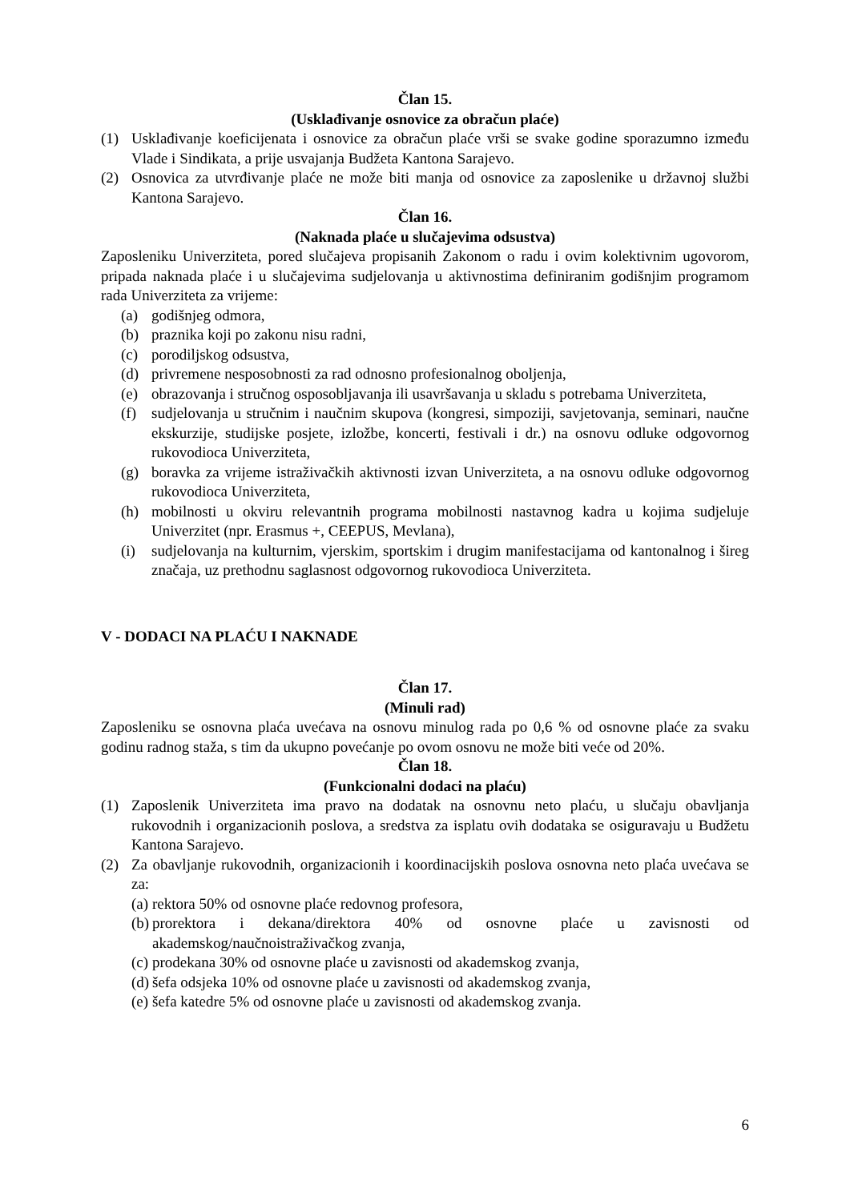Član 15.
(Usklađivanje osnovice za obračun plaće)
(1) Usklađivanje koeficijenata i osnovice za obračun plaće vrši se svake godine sporazumno između Vlade i Sindikata, a prije usvajanja Budžeta Kantona Sarajevo.
(2) Osnovica za utvrđivanje plaće ne može biti manja od osnovice za zaposlenike u državnoj službi Kantona Sarajevo.
Član 16.
(Naknada plaće u slučajevima odsustva)
Zaposleniku Univerziteta, pored slučajeva propisanih Zakonom o radu i ovim kolektivnim ugovorom, pripada naknada plaće i u slučajevima sudjelovanja u aktivnostima definiranim godišnjim programom rada Univerziteta za vrijeme:
(a) godišnjeg odmora,
(b) praznika koji po zakonu nisu radni,
(c) porodiljskog odsustva,
(d) privremene nesposobnosti za rad odnosno profesionalnog oboljenja,
(e) obrazovanja i stručnog osposobljavanja ili usavršavanja u skladu s potrebama Univerziteta,
(f) sudjelovanja u stručnim i naučnim skupova (kongresi, simpoziji, savjetovanja, seminari, naučne ekskurzije, studijske posjete, izložbe, koncerti, festivali i dr.) na osnovu odluke odgovornog rukovodioca Univerziteta,
(g) boravka za vrijeme istraživačkih aktivnosti izvan Univerziteta, a na osnovu odluke odgovornog rukovodioca Univerziteta,
(h) mobilnosti u okviru relevantnih programa mobilnosti nastavnog kadra u kojima sudjeluje Univerzitet (npr. Erasmus +, CEEPUS, Mevlana),
(i) sudjelovanja na kulturnim, vjerskim, sportskim i drugim manifestacijama od kantonalnog i šireg značaja, uz prethodnu saglasnost odgovornog rukovodioca Univerziteta.
V - DODACI NA PLAĆU I NAKNADE
Član 17.
(Minuli rad)
Zaposleniku se osnovna plaća uvećava na osnovu minulog rada po 0,6 % od osnovne plaće za svaku godinu radnog staža, s tim da ukupno povećanje po ovom osnovu ne može biti veće od 20%.
Član 18.
(Funkcionalni dodaci na plaću)
(1) Zaposlenik Univerziteta ima pravo na dodatak na osnovnu neto plaću, u slučaju obavljanja rukovodnih i organizacionih poslova, a sredstva za isplatu ovih dodataka se osiguravaju u Budžetu Kantona Sarajevo.
(2) Za obavljanje rukovodnih, organizacionih i koordinacijskih poslova osnovna neto plaća uvećava se za:
(a) rektora 50% od osnovne plaće redovnog profesora,
(b) prorektora i dekana/direktora 40% od osnovne plaće u zavisnosti od akademskog/naučnoistraživačkog zvanja,
(c) prodekana 30% od osnovne plaće u zavisnosti od akademskog zvanja,
(d) šefa odsjeka 10% od osnovne plaće u zavisnosti od akademskog zvanja,
(e) šefa katedre 5% od osnovne plaće u zavisnosti od akademskog zvanja.
6